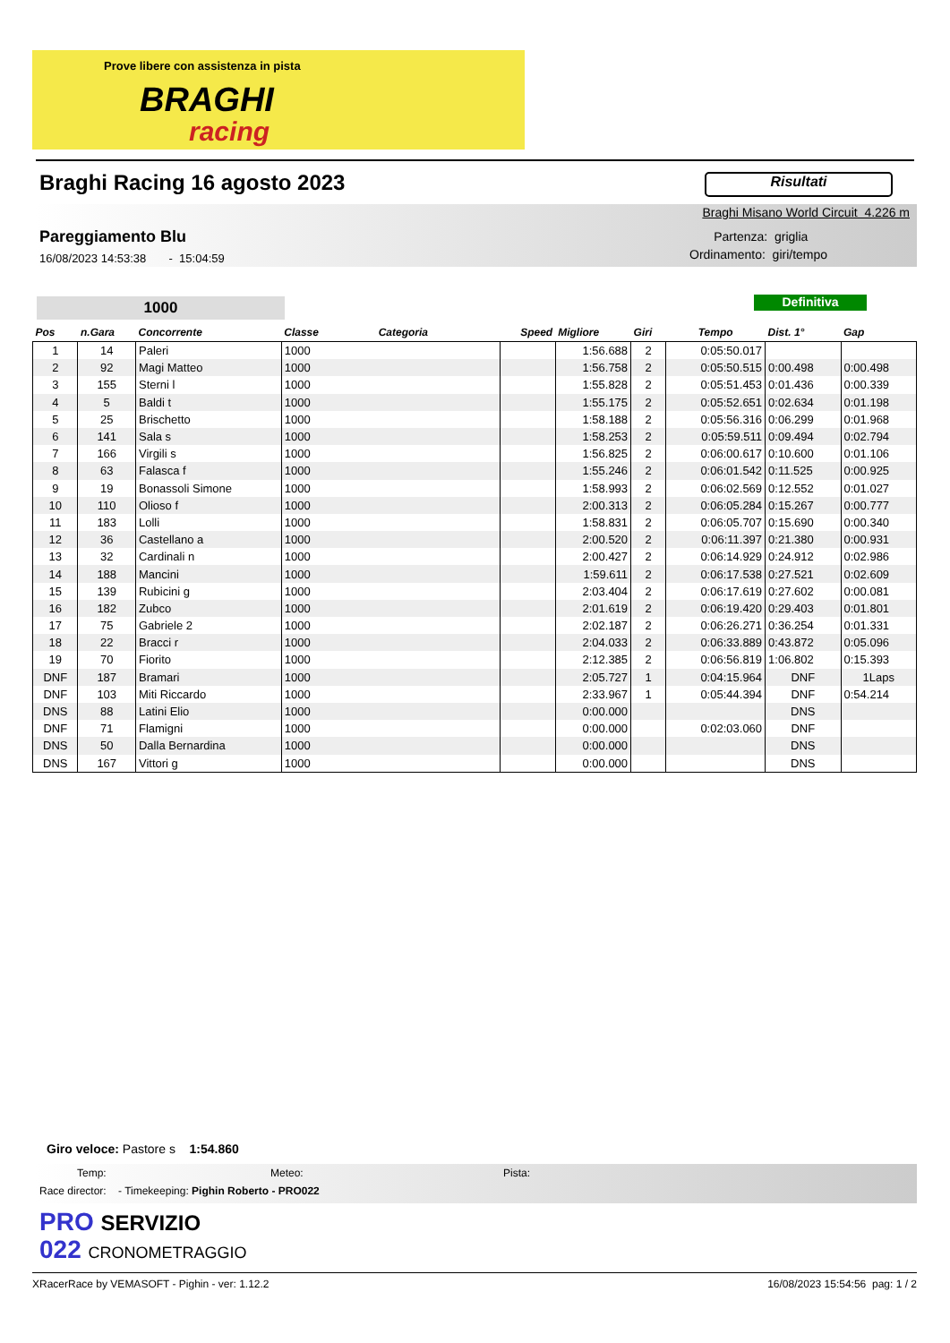Prove libere con assistenza in pista
BRAGHI
racing
Braghi Racing 16 agosto 2023 Risultati
Braghi Misano World Circuit 4.226 m
Pareggiamento Blu
16/08/2023 14:53:38 - 15:04:59
Partenza: griglia
Ordinamento: giri/tempo
1000 Definitiva
| Pos | n.Gara | Concorrente | Classe Categoria | Speed | Migliore | Giri | Tempo | Dist. 1° | Gap |
| --- | --- | --- | --- | --- | --- | --- | --- | --- | --- |
| 1 | 14 | Paleri | 1000 | | 1:56.688 | 2 | 0:05:50.017 | | |
| 2 | 92 | Magi Matteo | 1000 | | 1:56.758 | 2 | 0:05:50.515 | 0:00.498 | 0:00.498 |
| 3 | 155 | Sterni l | 1000 | | 1:55.828 | 2 | 0:05:51.453 | 0:01.436 | 0:00.339 |
| 4 | 5 | Baldi t | 1000 | | 1:55.175 | 2 | 0:05:52.651 | 0:02.634 | 0:01.198 |
| 5 | 25 | Brischetto | 1000 | | 1:58.188 | 2 | 0:05:56.316 | 0:06.299 | 0:01.968 |
| 6 | 141 | Sala s | 1000 | | 1:58.253 | 2 | 0:05:59.511 | 0:09.494 | 0:02.794 |
| 7 | 166 | Virgili s | 1000 | | 1:56.825 | 2 | 0:06:00.617 | 0:10.600 | 0:01.106 |
| 8 | 63 | Falasca f | 1000 | | 1:55.246 | 2 | 0:06:01.542 | 0:11.525 | 0:00.925 |
| 9 | 19 | Bonassoli Simone | 1000 | | 1:58.993 | 2 | 0:06:02.569 | 0:12.552 | 0:01.027 |
| 10 | 110 | Olioso f | 1000 | | 2:00.313 | 2 | 0:06:05.284 | 0:15.267 | 0:00.777 |
| 11 | 183 | Lolli | 1000 | | 1:58.831 | 2 | 0:06:05.707 | 0:15.690 | 0:00.340 |
| 12 | 36 | Castellano a | 1000 | | 2:00.520 | 2 | 0:06:11.397 | 0:21.380 | 0:00.931 |
| 13 | 32 | Cardinali n | 1000 | | 2:00.427 | 2 | 0:06:14.929 | 0:24.912 | 0:02.986 |
| 14 | 188 | Mancini | 1000 | | 1:59.611 | 2 | 0:06:17.538 | 0:27.521 | 0:02.609 |
| 15 | 139 | Rubicini g | 1000 | | 2:03.404 | 2 | 0:06:17.619 | 0:27.602 | 0:00.081 |
| 16 | 182 | Zubco | 1000 | | 2:01.619 | 2 | 0:06:19.420 | 0:29.403 | 0:01.801 |
| 17 | 75 | Gabriele 2 | 1000 | | 2:02.187 | 2 | 0:06:26.271 | 0:36.254 | 0:01.331 |
| 18 | 22 | Bracci r | 1000 | | 2:04.033 | 2 | 0:06:33.889 | 0:43.872 | 0:05.096 |
| 19 | 70 | Fiorito | 1000 | | 2:12.385 | 2 | 0:06:56.819 | 1:06.802 | 0:15.393 |
| DNF | 187 | Bramari | 1000 | | 2:05.727 | 1 | 0:04:15.964 | DNF | 1Laps |
| DNF | 103 | Miti Riccardo | 1000 | | 2:33.967 | 1 | 0:05:44.394 | DNF | 0:54.214 |
| DNS | 88 | Latini Elio | 1000 | | 0:00.000 | | | DNS | |
| DNF | 71 | Flamigni | 1000 | | 0:00.000 | | 0:02:03.060 | DNF | |
| DNS | 50 | Dalla Bernardina | 1000 | | 0:00.000 | | | DNS | |
| DNS | 167 | Vittori g | 1000 | | 0:00.000 | | | DNS | |
Giro veloce: Pastore s 1:54.860
Temp: Meteo: Pista:
Race director: - Timekeeping: Pighin Roberto - PRO022
PRO SERVIZIO
022 CRONOMETRAGGIO
XRacerRace by VEMASOFT - Pighin - ver: 1.12.2 16/08/2023 15:54:56 pag: 1 / 2